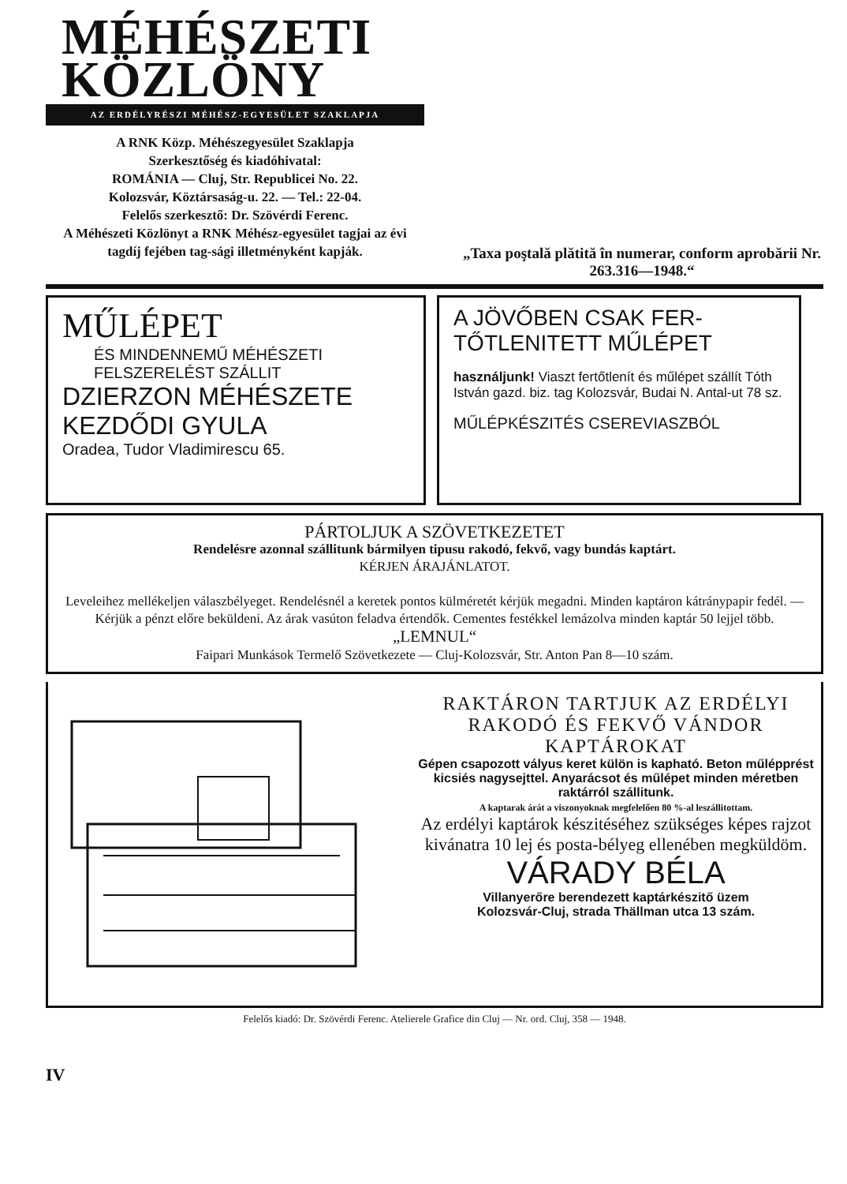MÉHÉSZETI
KÖZLÖNY
AZ ERDÉLYRÉSZI MÉHÉSZ-EGYESÜLET SZAKLAPJA
A RNK Közp. Méhészegyesület Szaklapja
Szerkesztőség és kiadóhivatal:
ROMÁNIA — Cluj, Str. Republicei No. 22.
Kolozsvár, Köztársaság-u. 22. — Tel.: 22-04.
Felelős szerkesztő: Dr. Szövérdi Ferenc.
A Méhészeti Közlönyt a RNK Méhész-egyesület tagjai az évi tagdíj fejében tag-sági illetményként kapják.
„Taxa poştală plătită în numerar, conform aprobării Nr. 263.316—1948.“
MŰLÉPET
ÉS MINDENNEMŰ MÉHÉSZETI
FELSZERELÉST SZÁLLIT
DZIERZON MÉHÉSZETE
KEZDŐDI GYULA
Oradea, Tudor Vladimirescu 65.
A JÖVŐBEN CSAK FER-
TŐTLENITETT MŰLÉPET
használjunk! Viaszt fertőtlenít és műlépet szállít Tóth István gazd. biz. tag Kolozsvár, Budai N. Antal-ut 78 sz.
MŰLÉPKÉSZITÉS CSEREVIASZBÓL
PÁRTOLJUK A SZÖVETKEZETET
Rendelésre azonnal szállitunk bármilyen tipusu rakodó, fekvő, vagy bundás kaptárt.
KÉRJEN ÁRAJÁNLATOT.
Leveleihez mellékeljen válaszbélyeget. Rendelésnél a keretek pontos külméretét kérjük megadni. Minden kaptáron kátránypapir fedél. — Kérjük a pénzt előre beküldeni. Az árak vasúton feladva értendők. Cementes festékkel lemázolva minden kaptár 50 lejjel több.
„LEMNUL“
Faipari Munkások Termelő Szövetkezete — Cluj-Kolozsvár, Str. Anton Pan 8—10 szám.
RAKTÁRON TARTJUK AZ ERDÉLYI RAKODÓ ÉS FEKVŐ VÁNDOR KAPTÁROKAT
Gépen csapozott vályus keret külön is kapható. Beton műlépprést kicsiés nagysejttel. Anyarácsot és műlépet minden méretben raktárról szállitunk.
A kaptarak árát a viszonyoknak megfelelően 80 %-al leszállitottam.
Az erdélyi kaptárok készitéséhez szükséges képes rajzot kivánatra 10 lej és posta-bélyeg ellenében megküldöm.
VÁRADY BÉLA
Villanyerőre berendezett kaptárkészitő üzem
Kolozsvár-Cluj, strada Thällman utca 13 szám.
Felelős kiadó: Dr. Szövérdi Ferenc. Atelierele Grafice din Cluj — Nr. ord. Cluj, 358 — 1948.
IV